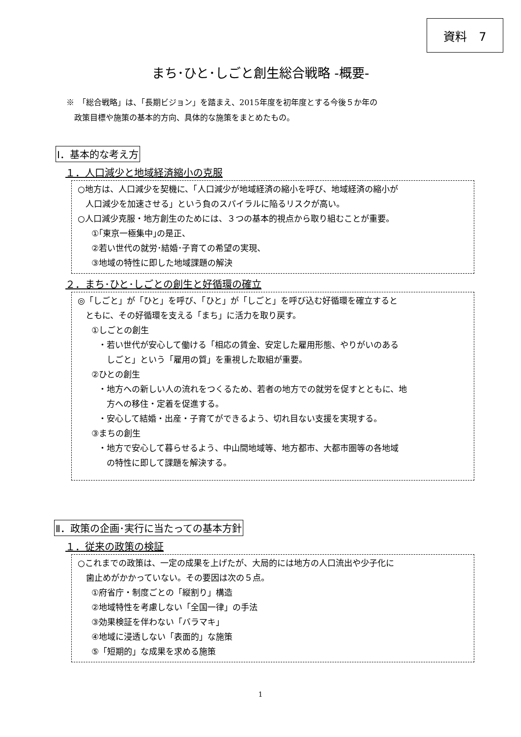資料　7
まち･ひと･しごと創生総合戦略 -概要-
※　「総合戦略」は、「長期ビジョン」を踏まえ、2015年度を初年度とする今後５か年の
　政策目標や施策の基本的方向、具体的な施策をまとめたもの。
Ⅰ．基本的な考え方
１．人口減少と地域経済縮小の克服
○地方は、人口減少を契機に、「人口減少が地域経済の縮小を呼び、地域経済の縮小が
人口減少を加速させる」という負のスパイラルに陥るリスクが高い。
○人口減少克服・地方創生のためには、３つの基本的視点から取り組むことが重要。
①｢東京一極集中｣の是正、
②若い世代の就労･結婚･子育ての希望の実現、
③地域の特性に即した地域課題の解決
２．まち･ひと･しごとの創生と好循環の確立
◎「しごと」が「ひと」を呼び、「ひと」が「しごと」を呼び込む好循環を確立すると
ともに、その好循環を支える「まち」に活力を取り戻す。
①しごとの創生
・若い世代が安心して働ける「相応の賃金、安定した雇用形態、やりがいのある
　しごと」という「雇用の質」を重視した取組が重要。
②ひとの創生
・地方への新しい人の流れをつくるため、若者の地方での就労を促すとともに、地
　方への移住・定着を促進する。
・安心して結婚・出産・子育てができるよう、切れ目ない支援を実現する。
③まちの創生
・地方で安心して暮らせるよう、中山間地域等、地方都市、大都市圏等の各地域
　の特性に即して課題を解決する。
Ⅱ．政策の企画･実行に当たっての基本方針
１．従来の政策の検証
○これまでの政策は、一定の成果を上げたが、大局的には地方の人口流出や少子化に
　歯止めがかかっていない。その要因は次の５点。
①府省庁・制度ごとの「縦割り」構造
②地域特性を考慮しない「全国一律」の手法
③効果検証を伴わない「バラマキ」
④地域に浸透しない「表面的」な施策
⑤「短期的」な成果を求める施策
1